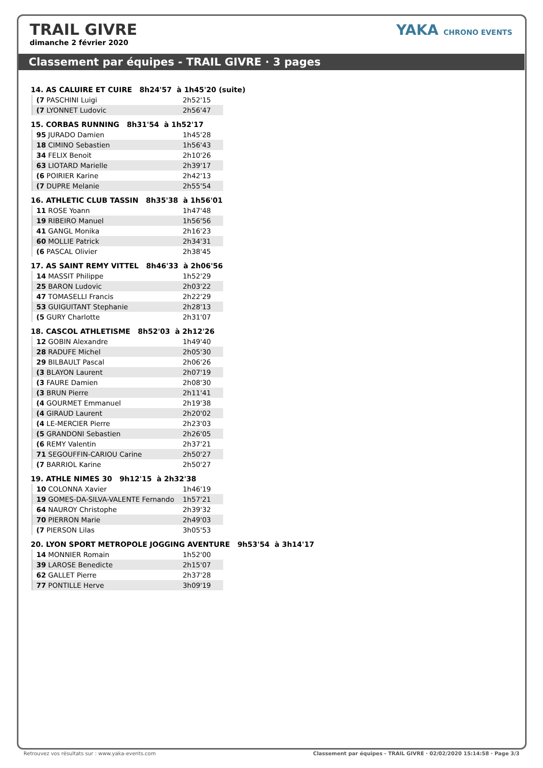TRAIL GIVRE
dimanche 2 février 2020
YAKA CHRONO EVENTS
Classement par équipes - TRAIL GIVRE · 3 pages
14. AS CALUIRE ET CUIRE 8h24'57 à 1h45'20 (suite)
| (7 PASCHINI Luigi | 2h52'15 |
| (7 LYONNET Ludovic | 2h56'47 |
15. CORBAS RUNNING 8h31'54 à 1h52'17
| 95 JURADO Damien | 1h45'28 |
| 18 CIMINO Sebastien | 1h56'43 |
| 34 FELIX Benoit | 2h10'26 |
| 63 LIOTARD Marielle | 2h39'17 |
| (6 POIRIER Karine | 2h42'13 |
| (7 DUPRE Melanie | 2h55'54 |
16. ATHLETIC CLUB TASSIN 8h35'38 à 1h56'01
| 11 ROSE Yoann | 1h47'48 |
| 19 RIBEIRO Manuel | 1h56'56 |
| 41 GANGL Monika | 2h16'23 |
| 60 MOLLIE Patrick | 2h34'31 |
| (6 PASCAL Olivier | 2h38'45 |
17. AS SAINT REMY VITTEL 8h46'33 à 2h06'56
| 14 MASSIT Philippe | 1h52'29 |
| 25 BARON Ludovic | 2h03'22 |
| 47 TOMASELLI Francis | 2h22'29 |
| 53 GUIGUITANT Stephanie | 2h28'13 |
| (5 GURY Charlotte | 2h31'07 |
18. CASCOL ATHLETISME 8h52'03 à 2h12'26
| 12 GOBIN Alexandre | 1h49'40 |
| 28 RADUFE Michel | 2h05'30 |
| 29 BILBAULT Pascal | 2h06'26 |
| (3 BLAYON Laurent | 2h07'19 |
| (3 FAURE Damien | 2h08'30 |
| (3 BRUN Pierre | 2h11'41 |
| (4 GOURMET Emmanuel | 2h19'38 |
| (4 GIRAUD Laurent | 2h20'02 |
| (4 LE-MERCIER Pierre | 2h23'03 |
| (5 GRANDONI Sebastien | 2h26'05 |
| (6 REMY Valentin | 2h37'21 |
| 71 SEGOUFFIN-CARIOU Carine | 2h50'27 |
| (7 BARRIOL Karine | 2h50'27 |
19. ATHLE NIMES 30 9h12'15 à 2h32'38
| 10 COLONNA Xavier | 1h46'19 |
| 19 GOMES-DA-SILVA-VALENTE Fernando | 1h57'21 |
| 64 NAUROY Christophe | 2h39'32 |
| 70 PIERRON Marie | 2h49'03 |
| (7 PIERSON Lilas | 3h05'53 |
20. LYON SPORT METROPOLE JOGGING AVENTURE 9h53'54 à 3h14'17
| 14 MONNIER Romain | 1h52'00 |
| 39 LAROSE Benedicte | 2h15'07 |
| 62 GALLET Pierre | 2h37'28 |
| 77 PONTILLE Herve | 3h09'19 |
Retrouvez vos résultats sur : www.yaka-events.com Classement par équipes - TRAIL GIVRE · 02/02/2020 15:14:58 · Page 3/3